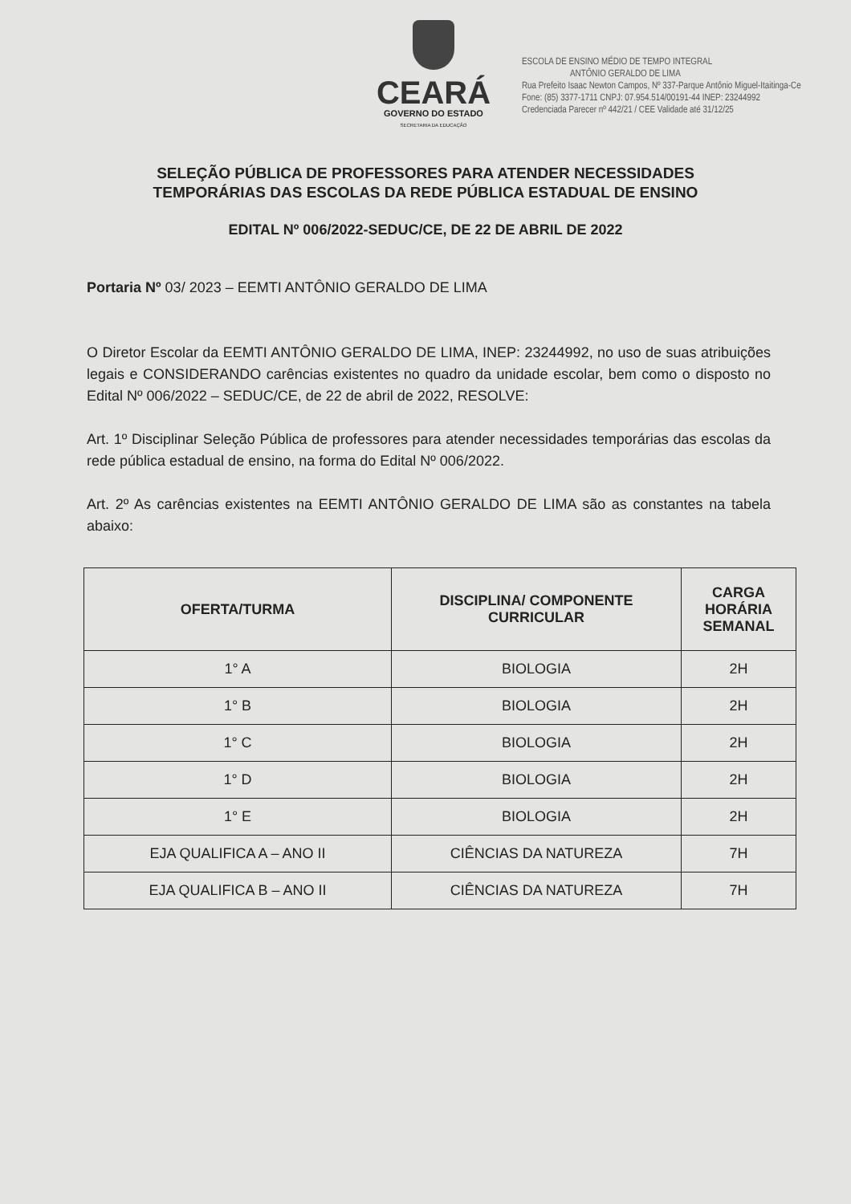CEARÁ
GOVERNO DO ESTADO
SECRETARIA DA EDUCAÇÃO
ESCOLA DE ENSINO MÉDIO DE TEMPO INTEGRAL
ANTÔNIO GERALDO DE LIMA
Rua Prefeito Isaac Newton Campos, Nº 337-Parque Antônio Miguel-Itaitinga-Ce
Fone: (85) 3377-1711 CNPJ: 07.954.514/00191-44 INEP: 23244992
Credenciada Parecer nº 442/21 / CEE Validade até 31/12/25
SELEÇÃO PÚBLICA DE PROFESSORES PARA ATENDER NECESSIDADES
TEMPORÁRIAS DAS ESCOLAS DA REDE PÚBLICA ESTADUAL DE ENSINO
EDITAL Nº 006/2022-SEDUC/CE, DE 22 DE ABRIL DE 2022
Portaria Nº 03/ 2023 – EEMTI ANTÔNIO GERALDO DE LIMA
O Diretor Escolar da EEMTI ANTÔNIO GERALDO DE LIMA, INEP: 23244992, no uso de suas atribuições legais e CONSIDERANDO carências existentes no quadro da unidade escolar, bem como o disposto no Edital Nº 006/2022 – SEDUC/CE, de 22 de abril de 2022, RESOLVE:
Art. 1º Disciplinar Seleção Pública de professores para atender necessidades temporárias das escolas da rede pública estadual de ensino, na forma do Edital Nº 006/2022.
Art. 2º As carências existentes na EEMTI ANTÔNIO GERALDO DE LIMA são as constantes na tabela abaixo:
| OFERTA/TURMA | DISCIPLINA/ COMPONENTE CURRICULAR | CARGA HORÁRIA SEMANAL |
| --- | --- | --- |
| 1° A | BIOLOGIA | 2H |
| 1° B | BIOLOGIA | 2H |
| 1° C | BIOLOGIA | 2H |
| 1° D | BIOLOGIA | 2H |
| 1° E | BIOLOGIA | 2H |
| EJA QUALIFICA A – ANO II | CIÊNCIAS DA NATUREZA | 7H |
| EJA QUALIFICA B – ANO II | CIÊNCIAS DA NATUREZA | 7H |